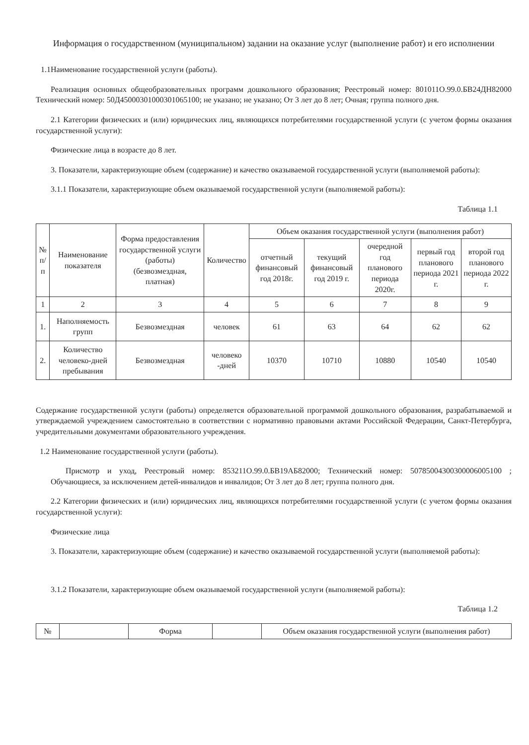Информация о государственном (муниципальном) задании на оказание услуг (выполнение работ) и его исполнении
1.1Наименование государственной услуги (работы).
Реализация основных общеобразовательных программ дошкольного образования; Реестровый номер: 801011О.99.0.БВ24ДН82000 Технический номер: 50Д45000301000301065100; не указано; не указано; От 3 лет до 8 лет; Очная; группа полного дня.
2.1 Категории физических и (или) юридических лиц, являющихся потребителями государственной услуги (с учетом формы оказания государственной услуги):
Физические лица в возрасте до 8 лет.
3. Показатели, характеризующие объем (содержание) и качество оказываемой государственной услуги (выполняемой работы):
3.1.1 Показатели, характеризующие объем оказываемой государственной услуги (выполняемой работы):
Таблица 1.1
| № п/п | Наименование показателя | Форма предоставления государственной услуги (работы) (безвозмездная, платная) | Количество | Объем оказания государственной услуги (выполнения работ) | | | | |
| --- | --- | --- | --- | --- | --- | --- | --- | --- |
| | | | | отчетный финансовый год 2018г. | текущий финансовый год 2019 г. | очередной год планового периода 2020г. | первый год планового периода 2021 г. | второй год планового периода 2022 г. |
| 1 | 2 | 3 | 4 | 5 | 6 | 7 | 8 | 9 |
| 1. | Наполняемость групп | Безвозмездная | человек | 61 | 63 | 64 | 62 | 62 |
| 2. | Количество человеко-дней пребывания | Безвозмездная | человеко -дней | 10370 | 10710 | 10880 | 10540 | 10540 |
Содержание государственной услуги (работы) определяется образовательной программой дошкольного образования, разрабатываемой и утверждаемой учреждением самостоятельно в соответствии с нормативно правовыми актами Российской Федерации, Санкт-Петербурга, учредительными документами образовательного учреждения.
1.2 Наименование государственной услуги (работы).
Присмотр и уход, Реестровый номер: 853211О.99.0.БВ19АБ82000; Технический номер: 50785004300300006005100 ; Обучающиеся, за исключением детей-инвалидов и инвалидов; От 3 лет до 8 лет; группа полного дня.
2.2 Категории физических и (или) юридических лиц, являющихся потребителями государственной услуги (с учетом формы оказания государственной услуги):
Физические лица
3. Показатели, характеризующие объем (содержание) и качество оказываемой государственной услуги (выполняемой работы):
3.1.2 Показатели, характеризующие объем оказываемой государственной услуги (выполняемой работы):
Таблица 1.2
| № | | Форма | | Объем оказания государственной услуги (выполнения работ) |
| --- | --- | --- | --- | --- |